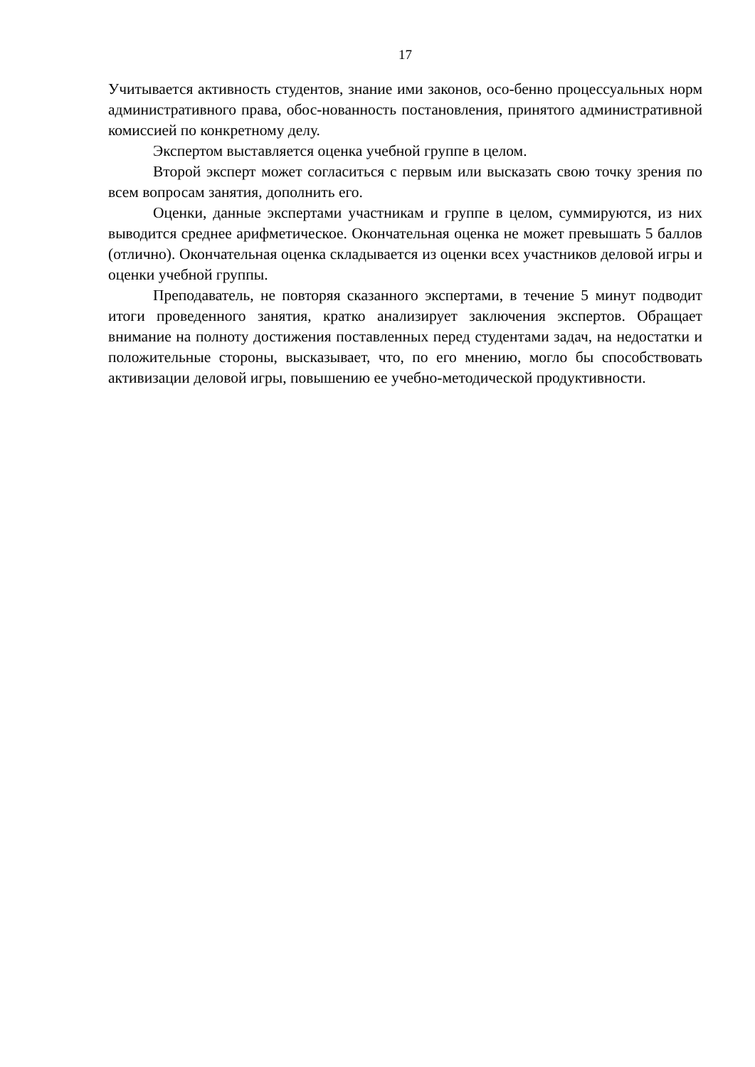17
Учитывается активность студентов, знание ими законов, осо-бенно процессуальных норм административного права, обос-нованность постановления, принятого административной комиссией по конкретному делу.
Экспертом выставляется оценка учебной группе в целом.
Второй эксперт может согласиться с первым или высказать свою точку зрения по всем вопросам занятия, дополнить его.
Оценки, данные экспертами участникам и группе в целом, суммируются, из них выводится среднее арифметическое. Окончательная оценка не может превышать 5 баллов (отлично). Окончательная оценка складывается из оценки всех участников деловой игры и оценки учебной группы.
Преподаватель, не повторяя сказанного экспертами, в течение 5 минут подводит итоги проведенного занятия, кратко анализирует заключения экспертов. Обращает внимание на полноту достижения поставленных перед студентами задач, на недостатки и положительные стороны, высказывает, что, по его мнению, могло бы способствовать активизации деловой игры, повышению ее учебно-методической продуктивности.